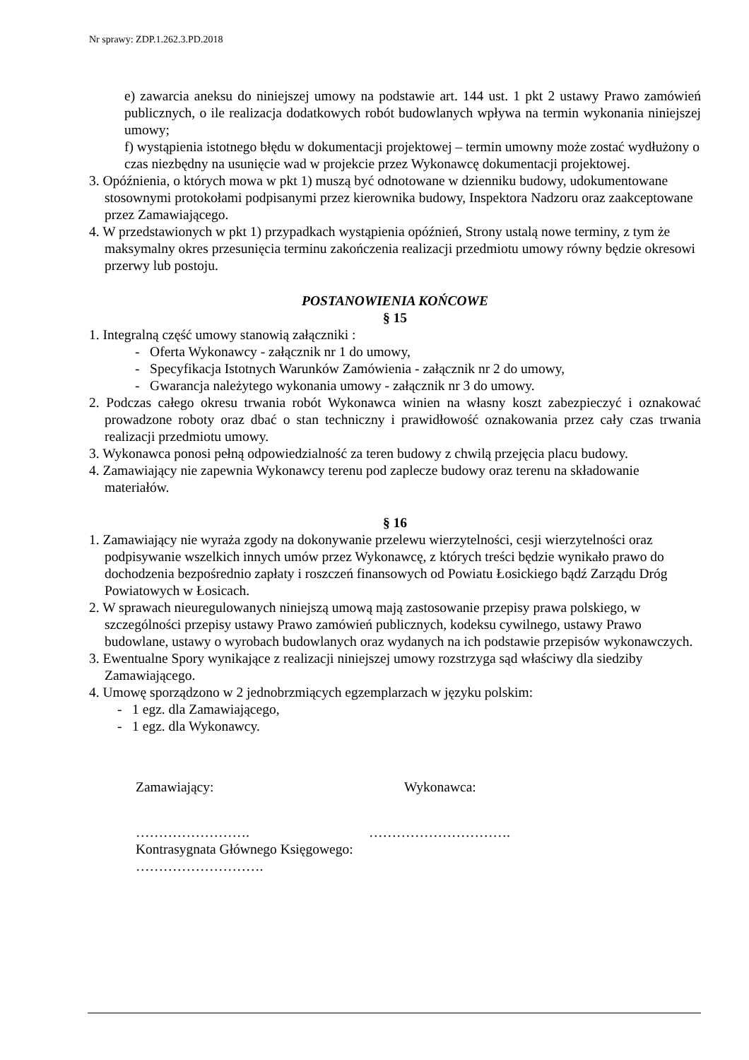Nr sprawy: ZDP.1.262.3.PD.2018
e) zawarcia aneksu do niniejszej umowy na podstawie art. 144 ust. 1 pkt 2 ustawy Prawo zamówień publicznych, o ile realizacja dodatkowych robót budowlanych wpływa na termin wykonania niniejszej umowy;
f) wystąpienia istotnego błędu w dokumentacji projektowej – termin umowny może zostać wydłużony o czas niezbędny na usunięcie wad w projekcie przez Wykonawcę dokumentacji projektowej.
3. Opóźnienia, o których mowa w pkt 1) muszą być odnotowane w dzienniku budowy, udokumentowane stosownymi protokołami podpisanymi przez kierownika budowy, Inspektora Nadzoru oraz zaakceptowane przez Zamawiającego.
4. W przedstawionych w pkt 1) przypadkach wystąpienia opóźnień, Strony ustalą nowe terminy, z tym że maksymalny okres przesunięcia terminu zakończenia realizacji przedmiotu umowy równy będzie okresowi przerwy lub postoju.
POSTANOWIENIA KOŃCOWE
§ 15
1. Integralną część umowy stanowią załączniki :
- Oferta Wykonawcy - załącznik nr 1 do umowy,
- Specyfikacja Istotnych Warunków Zamówienia - załącznik nr 2 do umowy,
- Gwarancja należytego wykonania umowy - załącznik nr 3 do umowy.
2. Podczas całego okresu trwania robót Wykonawca winien na własny koszt zabezpieczyć i oznakować prowadzone roboty oraz dbać o stan techniczny i prawidłowość oznakowania przez cały czas trwania realizacji przedmiotu umowy.
3. Wykonawca ponosi pełną odpowiedzialność za teren budowy z chwilą przejęcia placu budowy.
4. Zamawiający nie zapewnia Wykonawcy terenu pod zaplecze budowy oraz terenu na składowanie materiałów.
§ 16
1. Zamawiający nie wyraża zgody na dokonywanie przelewu wierzytelności, cesji wierzytelności oraz podpisywanie wszelkich innych umów przez Wykonawcę, z których treści będzie wynikało prawo do dochodzenia bezpośrednio zapłaty i roszczeń finansowych od Powiatu Łosickiego bądź Zarządu Dróg Powiatowych w Łosicach.
2. W sprawach nieuregulowanych niniejszą umową mają zastosowanie przepisy prawa polskiego, w szczególności przepisy ustawy Prawo zamówień publicznych, kodeksu cywilnego, ustawy Prawo budowlane, ustawy o wyrobach budowlanych oraz wydanych na ich podstawie przepisów wykonawczych.
3. Ewentualne Spory wynikające z realizacji niniejszej umowy rozstrzyga sąd właściwy dla siedziby Zamawiającego.
4. Umowę sporządzono w 2 jednobrzmiących egzemplarzach w języku polskim:
- 1 egz. dla Zamawiającego,
- 1 egz. dla Wykonawcy.
Zamawiający: Wykonawca:
……………………. ………………………….
Kontrasygnata Głównego Księgowego:
……………………….